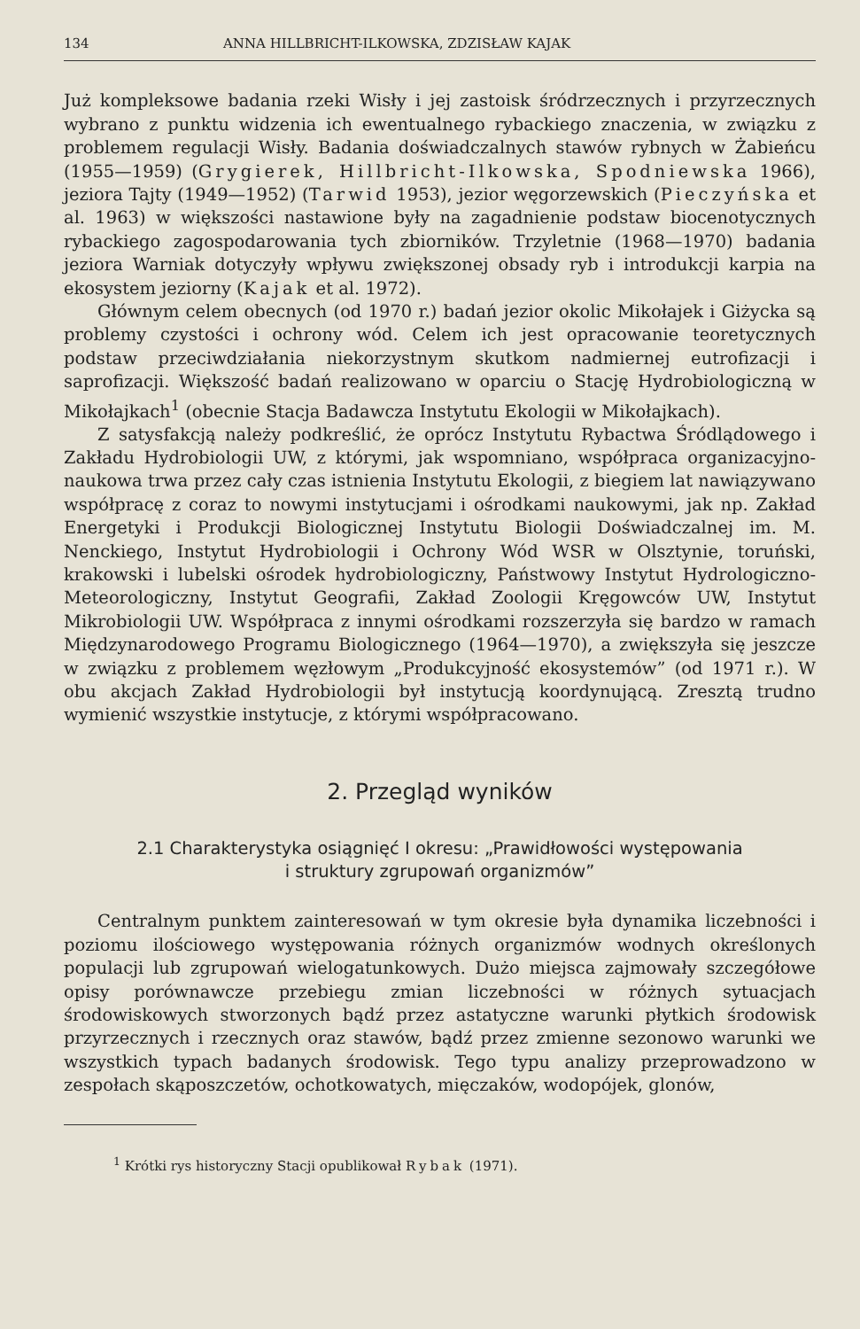134 ANNA HILLBRICHT-ILKOWSKA, ZDZISŁAW KAJAK
Już kompleksowe badania rzeki Wisły i jej zastoisk śródrzecznych i przyrzecznych wybrano z punktu widzenia ich ewentualnego rybackiego znaczenia, w związku z problemem regulacji Wisły. Badania doświadczalnych stawów rybnych w Żabieńcu (1955—1959) (Grygierek, Hillbricht-Ilkowska, Spodniewska 1966), jeziora Tajty (1949—1952) (Tarwid 1953), jezior węgorzewskich (Pieczyńska et al. 1963) w większości nastawione były na zagadnienie podstaw biocenotycznych rybackiego zagospodarowania tych zbiorników. Trzyletnie (1968—1970) badania jeziora Warniak dotyczyły wpływu zwiększonej obsady ryb i introdukcji karpia na ekosystem jeziorny (Kajak et al. 1972).
Głównym celem obecnych (od 1970 r.) badań jezior okolic Mikołajek i Giżycka są problemy czystości i ochrony wód. Celem ich jest opracowanie teoretycznych podstaw przeciwdziałania niekorzystnym skutkom nadmiernej eutrofizacji i saprofizacji. Większość badań realizowano w oparciu o Stację Hydrobiologiczną w Mikołajkach<sup>1</sup> (obecnie Stacja Badawcza Instytutu Ekologii w Mikołajkach).
Z satysfakcją należy podkreślić, że oprócz Instytutu Rybactwa Śródlądowego i Zakładu Hydrobiologii UW, z którymi, jak wspomniano, współpraca organizacyjno-naukowa trwa przez cały czas istnienia Instytutu Ekologii, z biegiem lat nawiązywano współpracę z coraz to nowymi instytucjami i ośrodkami naukowymi, jak np. Zakład Energetyki i Produkcji Biologicznej Instytutu Biologii Doświadczalnej im. M. Nenckiego, Instytut Hydrobiologii i Ochrony Wód WSR w Olsztynie, toruński, krakowski i lubelski ośrodek hydrobiologiczny, Państwowy Instytut Hydrologiczno-Meteorologiczny, Instytut Geografii, Zakład Zoologii Kręgowców UW, Instytut Mikrobiologii UW. Współpraca z innymi ośrodkami rozszerzyła się bardzo w ramach Międzynarodowego Programu Biologicznego (1964—1970), a zwiększyła się jeszcze w związku z problemem węzłowym „Produkcyjność ekosystemów” (od 1971 r.). W obu akcjach Zakład Hydrobiologii był instytucją koordynującą. Zresztą trudno wymienić wszystkie instytucje, z którymi współpracowano.
2. Przegląd wyników
2.1 Charakterystyka osiągnięć I okresu: „Prawidłowości występowania
i struktury zgrupowań organizmów”
Centralnym punktem zainteresowań w tym okresie była dynamika liczebności i poziomu ilościowego występowania różnych organizmów wodnych określonych populacji lub zgrupowań wielogatunkowych. Dużo miejsca zajmowały szczegółowe opisy porównawcze przebiegu zmian liczebności w różnych sytuacjach środowiskowych stworzonych bądź przez astatyczne warunki płytkich środowisk przyrzecznych i rzecznych oraz stawów, bądź przez zmienne sezonowo warunki we wszystkich typach badanych środowisk. Tego typu analizy przeprowadzono w zespołach skąposzczetów, ochotkowatych, mięczaków, wodopójek, glonów,
<sup>1</sup> Krótki rys historyczny Stacji opublikował Rybak (1971).